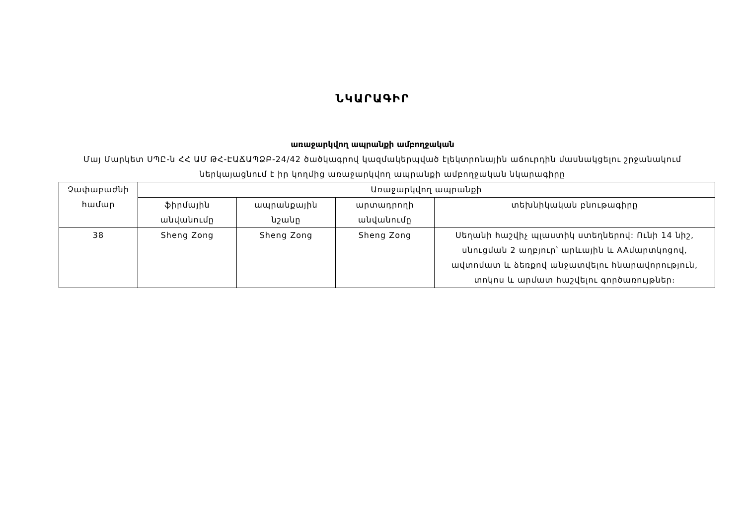ՆԿԱՐԱԳԻՐ
առաջարկվող ապրանքի ամբողջական
Մայ Մարկետ ՍՊԸ-ն ՀՀ ԱՄ ԹՀ-ԷԱՃԱՊՁԲ-24/42 ծածկագրով կազմակերպված էլեկտրոնային աճուրդին մասնակցելու շրջանակում ներկայացնում է իր կողմից առաջարկվող ապրանքի ամբողջական նկարագիրը
| Չափաբաժնի համար | Առաջարկվող ապրանքի | | | |
| --- | --- | --- | --- | --- |
| | ֆիրմային անվանումը | ապրանքային նշանը | արտադրողի անվանումը | տեխնիկական բնութագիրը |
| 38 | Sheng Zong | Sheng Zong | Sheng Zong | Սեղանի հաշվիչ պլաստիկ ստեղներով: Ունի 14 նիշ, սնուցման 2 աղբյուր՝ արևային և AAմարտկոցով, ավտոմատ և ձեռքով անջատվելու հնարավորություն, տոկոս և արմատ հաշվելու գործառույթներ։ |